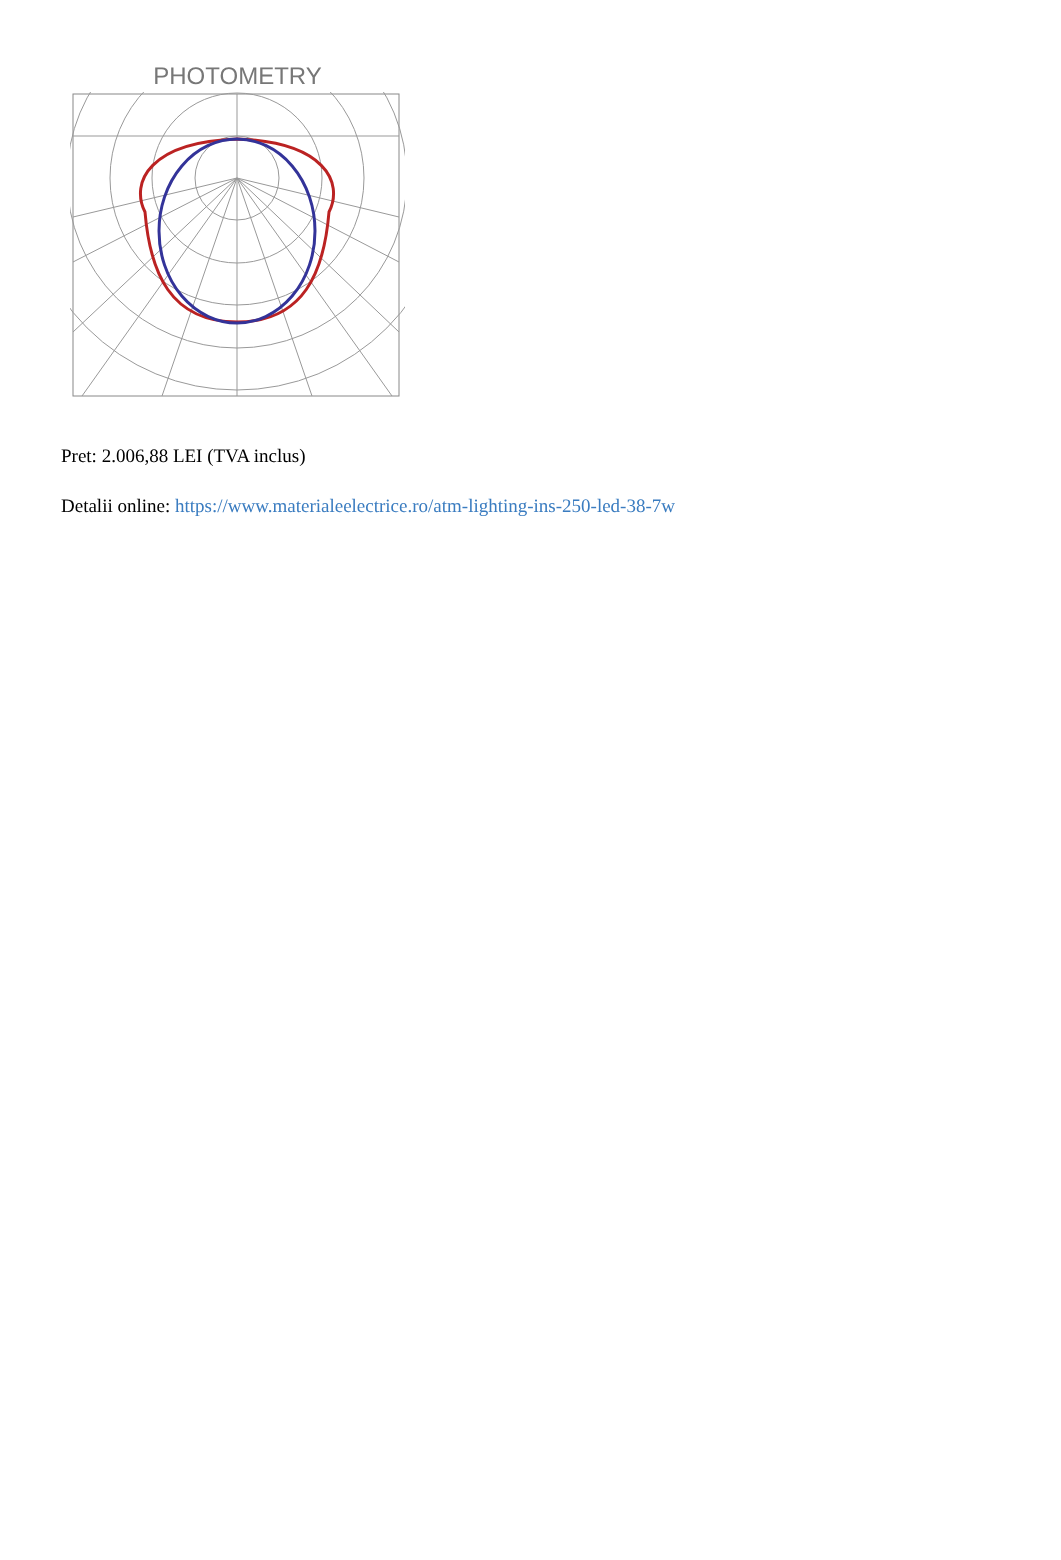PHOTOMETRY
Pret: 2.006,88 LEI (TVA inclus)
Detalii online: https://www.materialeelectrice.ro/atm-lighting-ins-250-led-38-7w